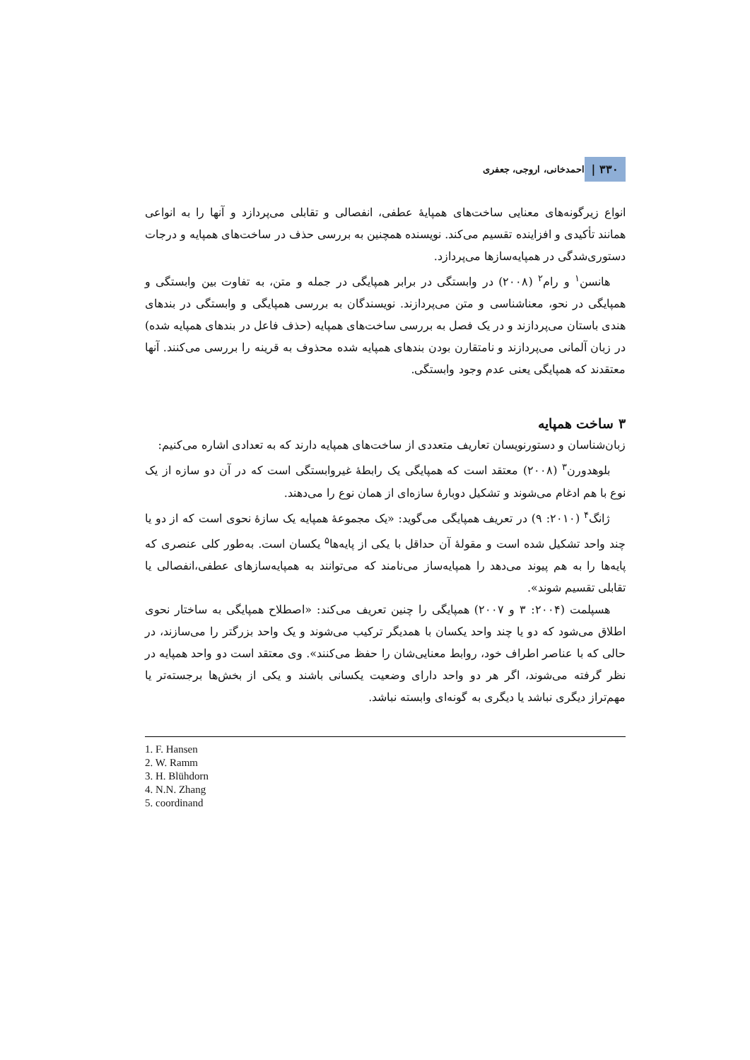۳۳۰ | احمدخانی، اروجی، جعفری
انواع زیرگونه‌های معنایی ساخت‌های همپایهٔ عطفی، انفصالی و تقابلی می‌پردازد و آنها را به انواعی همانند تأکیدی و افزاینده تقسیم می‌کند. نویسنده همچنین به بررسی حذف در ساخت‌های همپایه و درجات دستوری‌شدگی در همپایه‌سازها می‌پردازد.
هانسن<sup>۱</sup> و رام<sup>۲</sup> (۲۰۰۸) در وابستگی در برابر همپایگی در جمله و متن، به تفاوت بین وابستگی و همپایگی در نحو، معناشناسی و متن می‌پردازند. نویسندگان به بررسی همپایگی و وابستگی در بندهای هندی باستان می‌پردازند و در یک فصل به بررسی ساخت‌های همپایه (حذف فاعل در بندهای همپایه شده) در زبان آلمانی می‌پردازند و نامتقارن بودن بندهای همپایه شده محذوف به قرینه را بررسی می‌کنند. آنها معتقدند که همپایگی یعنی عدم وجود وابستگی.
۳ ساخت همپایه
زبان‌شناسان و دستورنویسان تعاریف متعددی از ساخت‌های همپایه دارند که به تعدادی اشاره می‌کنیم:
بلوهدورن<sup>۳</sup> (۲۰۰۸) معتقد است که همپایگی یک رابطهٔ غیروابستگی است که در آن دو سازه از یک نوع با هم ادغام می‌شوند و تشکیل دوبارهٔ سازه‌ای از همان نوع را می‌دهند.
ژانگ<sup>۴</sup> (۲۰۱۰: ۹) در تعریف همپایگی می‌گوید: «یک مجموعهٔ همپایه یک سازهٔ نحوی است که از دو یا چند واحد تشکیل شده است و مقولهٔ آن حداقل با یکی از پایه‌ها<sup>۵</sup> یکسان است. به‌طور کلی عنصری که پایه‌ها را به هم پیوند می‌دهد را همپایه‌ساز می‌نامند که می‌توانند به همپایه‌سازهای عطفی،انفصالی یا تقابلی تقسیم شوند».
هسپلمت (۲۰۰۴: ۳ و ۲۰۰۷) همپایگی را چنین تعریف می‌کند: «اصطلاح همپایگی به ساختار نحوی اطلاق می‌شود که دو یا چند واحد یکسان با همدیگر ترکیب می‌شوند و یک واحد بزرگتر را می‌سازند، در حالی که با عناصر اطراف خود، روابط معنایی‌شان را حفظ می‌کنند». وی معتقد است دو واحد همپایه در نظر گرفته می‌شوند، اگر هر دو واحد دارای وضعیت یکسانی باشند و یکی از بخش‌ها برجسته‌تر یا مهم‌تراز دیگری نباشد یا دیگری به گونه‌ای وابسته نباشد.
1. F. Hansen
2. W. Ramm
3. H. Blühdorn
4. N.N. Zhang
5. coordinand